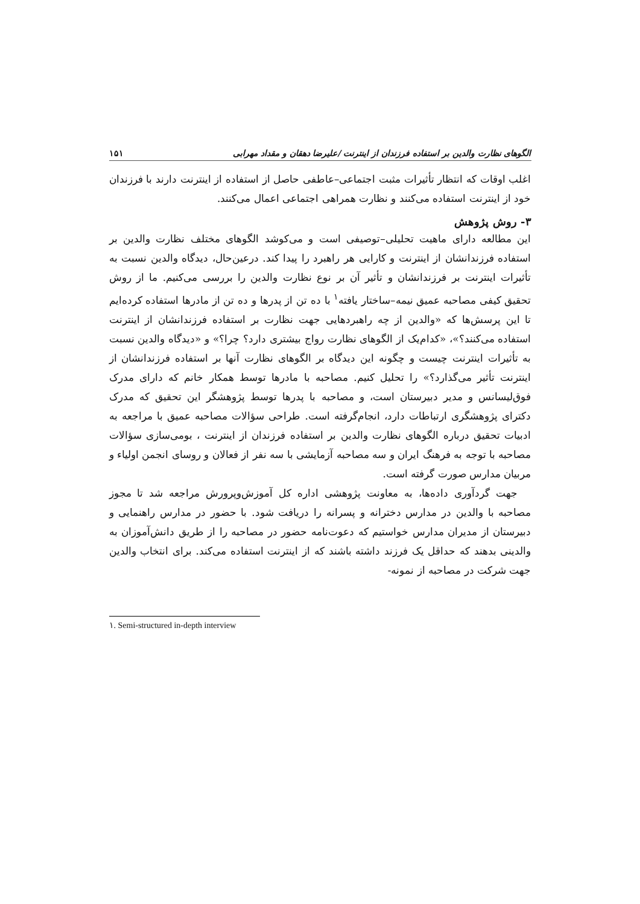الگوهای نظارت والدین بر استفاده فرزندان از اینترنت /علیرضا دهقان و مقداد مهرابی ۱۵۱
اغلب اوقات که انتظار تأثیرات مثبت اجتماعی–عاطفی حاصل از استفاده از اینترنت دارند با فرزندان خود از اینترنت استفاده می‌کنند و نظارت همراهی اجتماعی اعمال می‌کنند.
۳- روش پژوهش
این مطالعه دارای ماهیت تحلیلی–توصیفی است و می‌کوشد الگوهای مختلف نظارت والدین بر استفاده فرزندانشان از اینترنت و کارایی هر راهبرد را پیدا کند. درعین‌حال، دیدگاه والدین نسبت به تأثیرات اینترنت بر فرزندانشان و تأثیر آن بر نوع نظارت والدین را بررسی می‌کنیم. ما از روش تحقیق کیفی مصاحبه عمیق نیمه–ساختار یافته<sup>۱</sup> با ده تن از پدرها و ده تن از مادرها استفاده کرده‌ایم تا این پرسش‌ها که «والدین از چه راهبردهایی جهت نظارت بر استفاده فرزندانشان از اینترنت استفاده می‌کنند؟»، «کدام‌یک از الگوهای نظارت رواج بیشتری دارد؟ چرا؟» و «دیدگاه والدین نسبت به تأثیرات اینترنت چیست و چگونه این دیدگاه بر الگوهای نظارت آنها بر استفاده فرزندانشان از اینترنت تأثیر می‌گذارد؟» را تحلیل کنیم. مصاحبه با مادرها توسط همکار خانم که دارای مدرک فوق‌لیسانس و مدیر دبیرستان است، و مصاحبه با پدرها توسط پژوهشگر این تحقیق که مدرک دکترای پژوهشگری ارتباطات دارد، انجام‌گرفته است. طراحی سؤالات مصاحبه عمیق با مراجعه به ادبیات تحقیق درباره الگوهای نظارت والدین بر استفاده فرزندان از اینترنت ، بومی‌سازی سؤالات مصاحبه با توجه به فرهنگ ایران و سه مصاحبه آزمایشی با سه نفر از فعالان و روسای انجمن اولیاء و مربیان مدارس صورت گرفته است.
جهت گردآوری داده‌ها، به معاونت پژوهشی اداره کل آموزش‌وپرورش مراجعه شد تا مجوز مصاحبه با والدین در مدارس دخترانه و پسرانه را دریافت شود. با حضور در مدارس راهنمایی و دبیرستان از مدیران مدارس خواستیم که دعوت‌نامه حضور در مصاحبه را از طریق دانش‌آموزان به والدینی بدهند که حداقل یک فرزند داشته باشند که از اینترنت استفاده می‌کند. برای انتخاب والدین جهت شرکت در مصاحبه از نمونه-
۱. Semi-structured in-depth interview